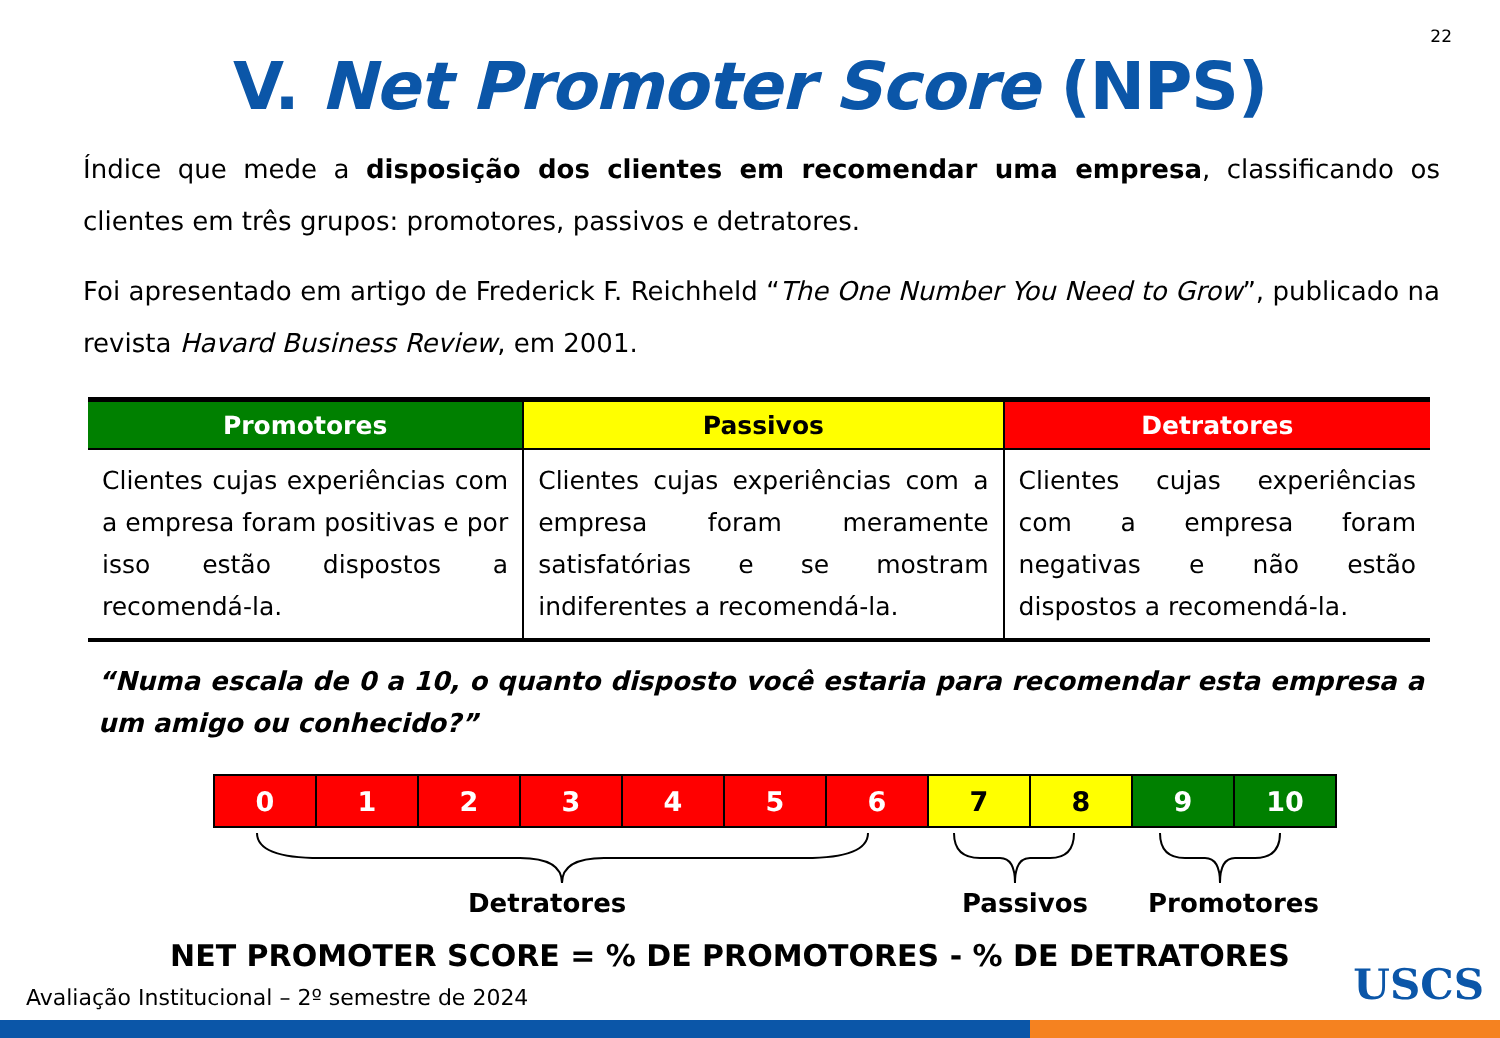22
V. Net Promoter Score (NPS)
Índice que mede a disposição dos clientes em recomendar uma empresa, classificando os clientes em três grupos: promotores, passivos e detratores.
Foi apresentado em artigo de Frederick F. Reichheld “The One Number You Need to Grow”, publicado na revista Havard Business Review, em 2001.
| Promotores | Passivos | Detratores |
| --- | --- | --- |
| Clientes cujas experiências com a empresa foram positivas e por isso estão dispostos a recomendá-la. | Clientes cujas experiências com a empresa foram meramente satisfatórias e se mostram indiferentes a recomendá-la. | Clientes cujas experiências com a empresa foram negativas e não estão dispostos a recomendá-la. |
“Numa escala de 0 a 10, o quanto disposto você estaria para recomendar esta empresa a um amigo ou conhecido?”
| 0 | 1 | 2 | 3 | 4 | 5 | 6 | 7 | 8 | 9 | 10 |
Detratores Passivos Promotores
NET PROMOTER SCORE = % DE PROMOTORES - % DE DETRATORES
Avaliação Institucional – 2º semestre de 2024
USCS